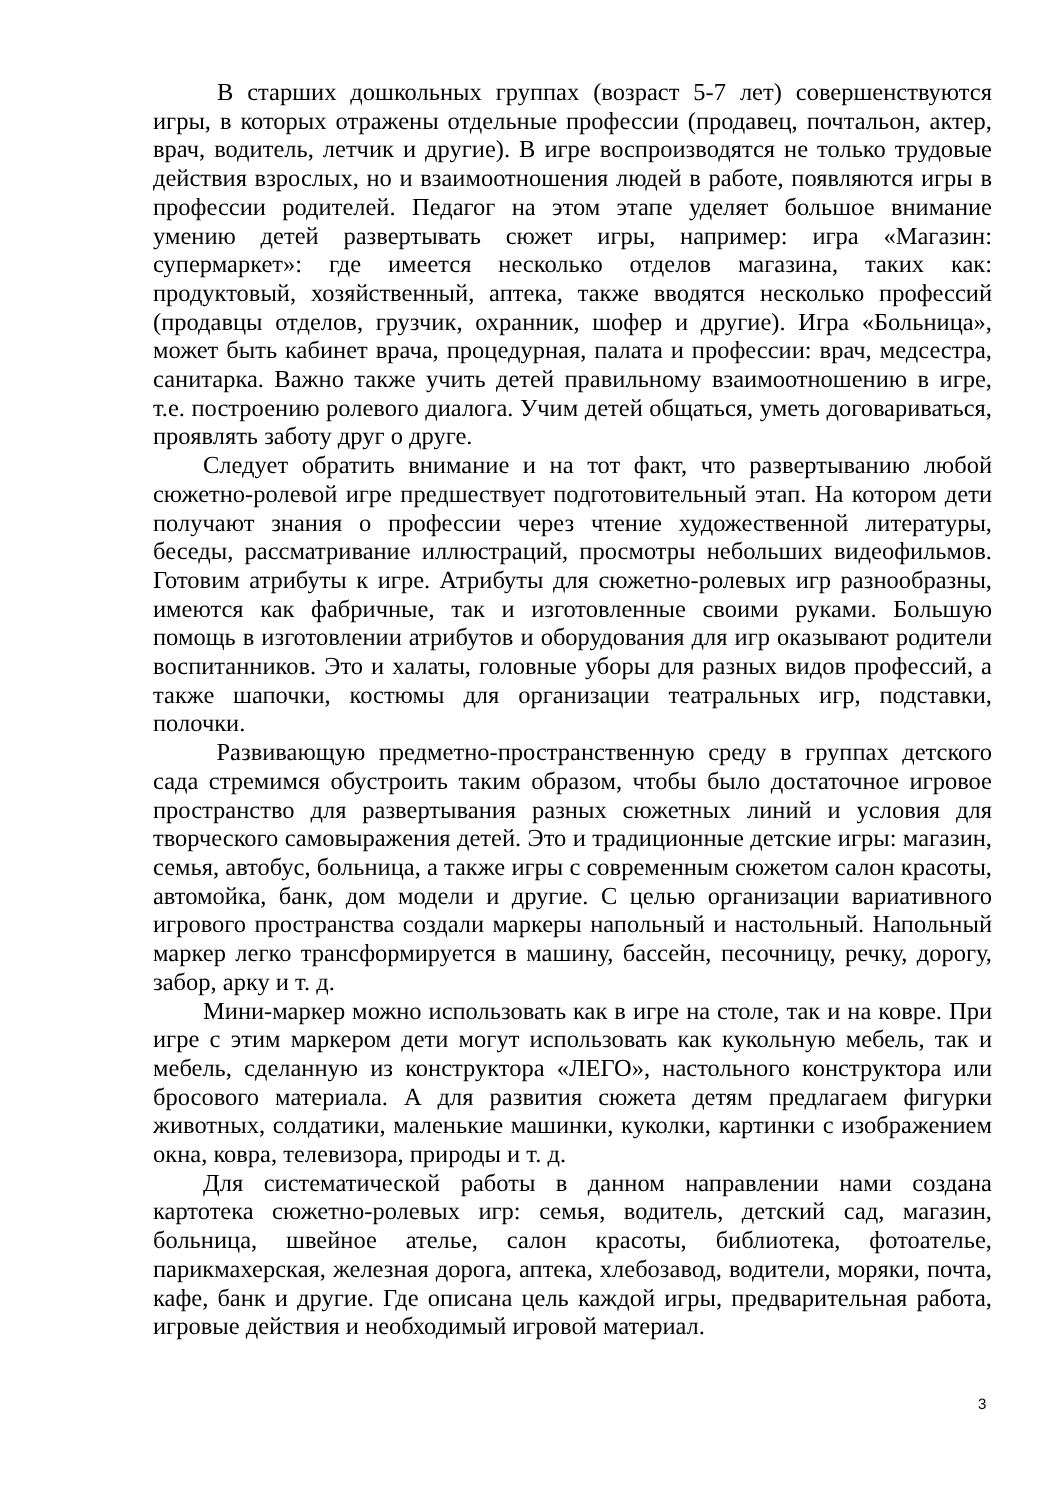В старших дошкольных группах (возраст 5-7 лет) совершенствуются игры, в которых отражены отдельные профессии (продавец, почтальон, актер, врач, водитель, летчик и другие). В игре воспроизводятся не только трудовые действия взрослых, но и взаимоотношения людей в работе, появляются игры в профессии родителей. Педагог на этом этапе уделяет большое внимание умению детей развертывать сюжет игры, например: игра «Магазин: супермаркет»: где имеется несколько отделов магазина, таких как: продуктовый, хозяйственный, аптека, также вводятся несколько профессий (продавцы отделов, грузчик, охранник, шофер и другие). Игра «Больница», может быть кабинет врача, процедурная, палата и профессии: врач, медсестра, санитарка. Важно также учить детей правильному взаимоотношению в игре, т.е. построению ролевого диалога. Учим детей общаться, уметь договариваться, проявлять заботу друг о друге.
Следует обратить внимание и на тот факт, что развертыванию любой сюжетно-ролевой игре предшествует подготовительный этап. На котором дети получают знания о профессии через чтение художественной литературы, беседы, рассматривание иллюстраций, просмотры небольших видеофильмов. Готовим атрибуты к игре. Атрибуты для сюжетно-ролевых игр разнообразны, имеются как фабричные, так и изготовленные своими руками. Большую помощь в изготовлении атрибутов и оборудования для игр оказывают родители воспитанников. Это и халаты, головные уборы для разных видов профессий, а также шапочки, костюмы для организации театральных игр, подставки, полочки.
Развивающую предметно-пространственную среду в группах детского сада стремимся обустроить таким образом, чтобы было достаточное игровое пространство для развертывания разных сюжетных линий и условия для творческого самовыражения детей. Это и традиционные детские игры: магазин, семья, автобус, больница, а также игры с современным сюжетом салон красоты, автомойка, банк, дом модели и другие. С целью организации вариативного игрового пространства создали маркеры напольный и настольный. Напольный маркер легко трансформируется в машину, бассейн, песочницу, речку, дорогу, забор, арку и т. д.
Мини-маркер можно использовать как в игре на столе, так и на ковре. При игре с этим маркером дети могут использовать как кукольную мебель, так и мебель, сделанную из конструктора «ЛЕГО», настольного конструктора или бросового материала. А для развития сюжета детям предлагаем фигурки животных, солдатики, маленькие машинки, куколки, картинки с изображением окна, ковра, телевизора, природы и т. д.
Для систематической работы в данном направлении нами создана картотека сюжетно-ролевых игр: семья, водитель, детский сад, магазин, больница, швейное ателье, салон красоты, библиотека, фотоателье, парикмахерская, железная дорога, аптека, хлебозавод, водители, моряки, почта, кафе, банк и другие. Где описана цель каждой игры, предварительная работа, игровые действия и необходимый игровой материал.
3